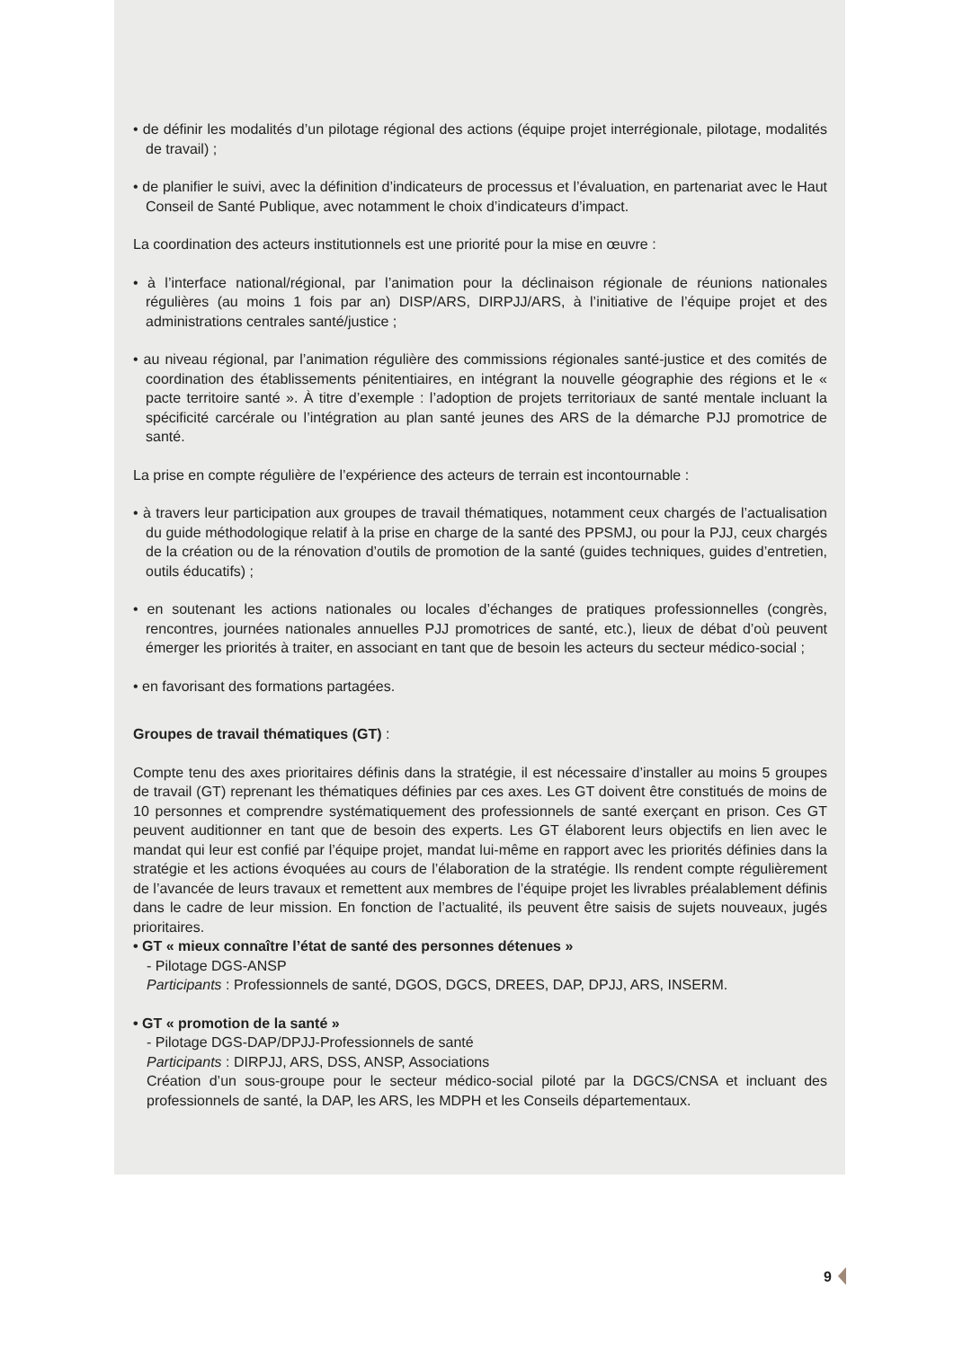• de définir les modalités d’un pilotage régional des actions (équipe projet interrégionale, pilotage, modalités de travail) ;
• de planifier le suivi, avec la définition d’indicateurs de processus et l’évaluation, en partenariat avec le Haut Conseil de Santé Publique, avec notamment le choix d’indicateurs d’impact.
La coordination des acteurs institutionnels est une priorité pour la mise en œuvre :
• à l’interface national/régional, par l’animation pour la déclinaison régionale de réunions nationales régulières (au moins 1 fois par an) DISP/ARS, DIRPJJ/ARS, à l’initiative de l’équipe projet et des administrations centrales santé/justice ;
• au niveau régional, par l’animation régulière des commissions régionales santé-justice et des comités de coordination des établissements pénitentiaires, en intégrant la nouvelle géographie des régions et le « pacte territoire santé ». À titre d’exemple : l’adoption de projets territoriaux de santé mentale incluant la spécificité carcérale ou l’intégration au plan santé jeunes des ARS de la démarche PJJ promotrice de santé.
La prise en compte régulière de l’expérience des acteurs de terrain est incontournable :
• à travers leur participation aux groupes de travail thématiques, notamment ceux chargés de l’actualisation du guide méthodologique relatif à la prise en charge de la santé des PPSMJ, ou pour la PJJ, ceux chargés de la création ou de la rénovation d’outils de promotion de la santé (guides techniques, guides d’entretien, outils éducatifs) ;
• en soutenant les actions nationales ou locales d’échanges de pratiques professionnelles (congrès, rencontres, journées nationales annuelles PJJ promotrices de santé, etc.), lieux de débat d’où peuvent émerger les priorités à traiter, en associant en tant que de besoin les acteurs du secteur médico-social ;
• en favorisant des formations partagées.
Groupes de travail thématiques (GT) :
Compte tenu des axes prioritaires définis dans la stratégie, il est nécessaire d’installer au moins 5 groupes de travail (GT) reprenant les thématiques définies par ces axes. Les GT doivent être constitués de moins de 10 personnes et comprendre systématiquement des professionnels de santé exerçant en prison. Ces GT peuvent auditionner en tant que de besoin des experts. Les GT élaborent leurs objectifs en lien avec le mandat qui leur est confié par l’équipe projet, mandat lui-même en rapport avec les priorités définies dans la stratégie et les actions évoquées au cours de l’élaboration de la stratégie. Ils rendent compte régulièrement de l’avancée de leurs travaux et remettent aux membres de l’équipe projet les livrables préalablement définis dans le cadre de leur mission. En fonction de l’actualité, ils peuvent être saisis de sujets nouveaux, jugés prioritaires.
• GT « mieux connaître l’état de santé des personnes détenues »
- Pilotage DGS-ANSP
Participants : Professionnels de santé, DGOS, DGCS, DREES, DAP, DPJJ, ARS, INSERM.
• GT « promotion de la santé »
- Pilotage DGS-DAP/DPJJ-Professionnels de santé
Participants : DIRPJJ, ARS, DSS, ANSP, Associations
Création d’un sous-groupe pour le secteur médico-social piloté par la DGCS/CNSA et incluant des professionnels de santé, la DAP, les ARS, les MDPH et les Conseils départementaux.
9